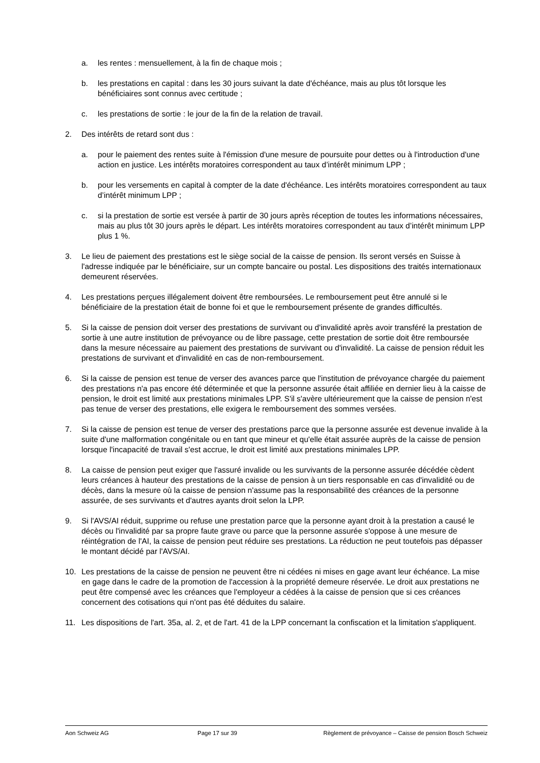a. les rentes : mensuellement, à la fin de chaque mois ;
b. les prestations en capital : dans les 30 jours suivant la date d'échéance, mais au plus tôt lorsque les bénéficiaires sont connus avec certitude ;
c. les prestations de sortie : le jour de la fin de la relation de travail.
2. Des intérêts de retard sont dus :
a. pour le paiement des rentes suite à l'émission d'une mesure de poursuite pour dettes ou à l'introduction d'une action en justice. Les intérêts moratoires correspondent au taux d’intérêt minimum LPP ;
b. pour les versements en capital à compter de la date d'échéance. Les intérêts moratoires correspondent au taux d’intérêt minimum LPP ;
c. si la prestation de sortie est versée à partir de 30 jours après réception de toutes les informations nécessaires, mais au plus tôt 30 jours après le départ. Les intérêts moratoires correspondent au taux d’intérêt minimum LPP plus 1 %.
3. Le lieu de paiement des prestations est le siège social de la caisse de pension. Ils seront versés en Suisse à l'adresse indiquée par le bénéficiaire, sur un compte bancaire ou postal. Les dispositions des traités internationaux demeurent réservées.
4. Les prestations perçues illégalement doivent être remboursées. Le remboursement peut être annulé si le bénéficiaire de la prestation était de bonne foi et que le remboursement présente de grandes difficultés.
5. Si la caisse de pension doit verser des prestations de survivant ou d'invalidité après avoir transféré la prestation de sortie à une autre institution de prévoyance ou de libre passage, cette prestation de sortie doit être remboursée dans la mesure nécessaire au paiement des prestations de survivant ou d'invalidité. La caisse de pension réduit les prestations de survivant et d'invalidité en cas de non-remboursement.
6. Si la caisse de pension est tenue de verser des avances parce que l'institution de prévoyance chargée du paiement des prestations n'a pas encore été déterminée et que la personne assurée était affiliée en dernier lieu à la caisse de pension, le droit est limité aux prestations minimales LPP. S'il s'avère ultérieurement que la caisse de pension n'est pas tenue de verser des prestations, elle exigera le remboursement des sommes versées.
7. Si la caisse de pension est tenue de verser des prestations parce que la personne assurée est devenue invalide à la suite d'une malformation congénitale ou en tant que mineur et qu'elle était assurée auprès de la caisse de pension lorsque l'incapacité de travail s'est accrue, le droit est limité aux prestations minimales LPP.
8. La caisse de pension peut exiger que l'assuré invalide ou les survivants de la personne assurée décédée cèdent leurs créances à hauteur des prestations de la caisse de pension à un tiers responsable en cas d'invalidité ou de décès, dans la mesure où la caisse de pension n'assume pas la responsabilité des créances de la personne assurée, de ses survivants et d'autres ayants droit selon la LPP.
9. Si l'AVS/AI réduit, supprime ou refuse une prestation parce que la personne ayant droit à la prestation a causé le décès ou l'invalidité par sa propre faute grave ou parce que la personne assurée s'oppose à une mesure de réintégration de l'AI, la caisse de pension peut réduire ses prestations. La réduction ne peut toutefois pas dépasser le montant décidé par l'AVS/AI.
10. Les prestations de la caisse de pension ne peuvent être ni cédées ni mises en gage avant leur échéance. La mise en gage dans le cadre de la promotion de l'accession à la propriété demeure réservée. Le droit aux prestations ne peut être compensé avec les créances que l'employeur a cédées à la caisse de pension que si ces créances concernent des cotisations qui n'ont pas été déduites du salaire.
11. Les dispositions de l'art. 35a, al. 2, et de l'art. 41 de la LPP concernant la confiscation et la limitation s'appliquent.
Aon Schweiz AG Page 17 sur 39 Règlement de prévoyance – Caisse de pension Bosch Schweiz